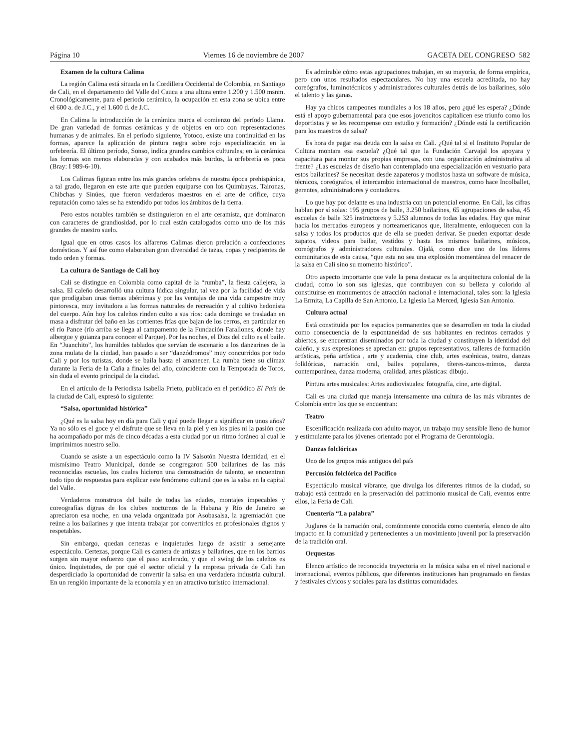Página 10 Viernes 16 de noviembre de 2007 GACETA DEL CONGRESO 582
Examen de la cultura Calima
La región Calima está situada en la Cordillera Occidental de Colombia, en Santiago de Cali, en el departamento del Valle del Cauca a una altura entre 1.200 y 1.500 msnm. Cronológicamente, para el periodo cerámico, la ocupación en esta zona se ubica entre el 600 a. de J.C., y el 1.600 d. de J.C.
En Calima la introducción de la cerámica marca el comienzo del período Llama. De gran variedad de formas cerámicas y de objetos en oro con representaciones humanas y de animales. En el período siguiente, Yotoco, existe una continuidad en las formas, aparece la aplicación de pintura negra sobre rojo especialización en la orfebrería. El último período, Sonso, indica grandes cambios culturales; en la cerámica las formas son menos elaboradas y con acabados más burdos, la orfebrería es poca (Bray: I 989-6-10).
Los Calimas figuran entre los más grandes orfebres de nuestra época prehispánica, a tal grado, llegaron en este arte que pueden equiparse con los Quimbayas, Taironas, Chibchas y Sinúes, que fueron verdaderos maestros en el arte de orífice, cuya reputación como tales se ha extendido por todos los ámbitos de la tierra.
Pero estos notables también se distinguieron en el arte ceramista, que dominaron con caracteres de grandiosidad, por lo cual están catalogados como uno de los más grandes de nuestro suelo.
Igual que en otros casos los alfareros Calimas dieron prelación a confecciones domésticas. Y así fue como elaboraban gran diversidad de tazas, copas y recipientes de todo orden y formas.
La cultura de Santiago de Cali hoy
Cali se distingue en Colombia como capital de la “rumba”, la fiesta callejera, la salsa. El caleño desarrolló una cultura lúdica singular, tal vez por la facilidad de vida que prodigaban unas tierras ubérrimas y por las ventajas de una vida campestre muy pintoresca, muy invitadora a las formas naturales de recreación y al cultivo hedonista del cuerpo. Aún hoy los caleños rinden culto a sus ríos: cada domingo se trasladan en masa a disfrutar del baño en las corrientes frías que bajan de los cerros, en particular en el río Pance (río arriba se llega al campamento de la Fundación Farallones, donde hay albergue y guianza para conocer el Parque). Por las noches, el Dios del culto es el baile. En “Juanchito”, los humildes tablados que servían de escenario a los danzarines de la zona mulata de la ciudad, han pasado a ser “danzódromos” muy concurridos por todo Cali y por los turistas, donde se baila hasta el amanecer. La rumba tiene su clímax durante la Feria de la Caña a finales del año, coincidente con la Temporada de Toros, sin duda el evento principal de la ciudad.
En el artículo de la Periodista Isabella Prieto, publicado en el periódico El País de la ciudad de Cali, expresó lo siguiente:
“Salsa, oportunidad histórica”
¿Qué es la salsa hoy en día para Cali y qué puede llegar a significar en unos años? Ya no sólo es el goce y el disfrute que se lleva en la piel y en los pies ni la pasión que ha acompañado por más de cinco décadas a esta ciudad por un ritmo foráneo al cual le imprimimos nuestro sello.
Cuando se asiste a un espectáculo como la IV Salsotón Nuestra Identidad, en el mismísimo Teatro Municipal, donde se congregaron 500 bailarines de las más reconocidas escuelas, los cuales hicieron una demostración de talento, se encuentran todo tipo de respuestas para explicar este fenómeno cultural que es la salsa en la capital del Valle.
Verdaderos monstruos del baile de todas las edades, montajes impecables y coreografías dignas de los clubes nocturnos de la Habana y Río de Janeiro se apreciaron esa noche, en una velada organizada por Asobasalsa, la agremiación que reúne a los bailarines y que intenta trabajar por convertirlos en profesionales dignos y respetables.
Sin embargo, quedan certezas e inquietudes luego de asistir a semejante espectáculo. Certezas, porque Cali es cantera de artistas y bailarines, que en los barrios surgen sin mayor esfuerzo que el paso acelerado, y que el swing de los caleños es único. Inquietudes, de por qué el sector oficial y la empresa privada de Cali han desperdiciado la oportunidad de convertir la salsa en una verdadera industria cultural. En un renglón importante de la economía y en un atractivo turístico internacional.
Es admirable cómo estas agrupaciones trabajan, en su mayoría, de forma empírica, pero con unos resultados espectaculares. No hay una escuela acreditada, no hay coreógrafos, luminotécnicos y administradores culturales detrás de los bailarines, sólo el talento y las ganas.
Hay ya chicos campeones mundiales a los 18 años, pero ¿qué les espera? ¿Dónde está el apoyo gubernamental para que esos jovencitos capitalicen ese triunfo como los deportistas y se les recompense con estudio y formación? ¿Dónde está la certificación para los maestros de salsa?
Es hora de pagar esa deuda con la salsa en Cali. ¿Qué tal si el Instituto Popular de Cultura montara esa escuela? ¿Qué tal que la Fundación Carvajal los apoyara y capacitara para montar sus propias empresas, con una organización administrativa al frente? ¿Las escuelas de diseño han contemplado una especialización en vestuario para estos bailarines? Se necesitan desde zapateros y modistos hasta un software de música, técnicos, coreógrafos, el intercambio internacional de maestros, como hace Incolballet, gerentes, administradores y contadores.
Lo que hay por delante es una industria con un potencial enorme. En Cali, las cifras hablan por sí solas: 195 grupos de baile, 3.250 bailarines, 65 agrupaciones de salsa, 45 escuelas de baile 325 instructores y 5.253 alumnos de todas las edades. Hay que mirar hacia los mercados europeos y norteamericanos que, literalmente, enloquecen con la salsa y todos los productos que de ella se pueden derivar. Se pueden exportar desde zapatos, videos para bailar, vestidos y hasta los mismos bailarines, músicos, coreógrafos y administradores culturales. Ojalá, como dice uno de los líderes comunitarios de esta causa, “que esta no sea una explosión momentánea del renacer de la salsa en Cali sino su momento histórico”.
Otro aspecto importante que vale la pena destacar es la arquitectura colonial de la ciudad, como lo son sus iglesias, que contribuyen con su belleza y colorido al constituirse en monumentos de atracción nacional e internacional, tales son: la Iglesia La Ermita, La Capilla de San Antonio, La Iglesia La Merced, Iglesia San Antonio.
Cultura actual
Está constituida por los espacios permanentes que se desarrollen en toda la ciudad como consecuencia de la espontaneidad de sus habitantes en recintos cerrados y abiertos, se encuentran diseminados por toda la ciudad y constituyen la identidad del caleño, y sus expresiones se aprecian en: grupos representativos, talleres de formación artísticas, peña artística , arte y academia, cine club, artes escénicas, teatro, danzas folklóricas, narración oral, bailes populares, títeres-zancos-mimos, danza contemporánea, danza moderna, oralidad, artes plásticas: dibujo.
Pintura artes musicales: Artes audiovisuales: fotografía, cine, arte digital.
Cali es una ciudad que maneja intensamente una cultura de las más vibrantes de Colombia entre los que se encuentran:
Teatro
Escenificación realizada con adulto mayor, un trabajo muy sensible lleno de humor y estimulante para los jóvenes orientado por el Programa de Gerontología.
Danzas folclóricas
Uno de los grupos más antiguos del país
Percusión folclórica del Pacífico
Espectáculo musical vibrante, que divulga los diferentes ritmos de la ciudad, su trabajo está centrado en la preservación del patrimonio musical de Cali, eventos entre ellos, la Feria de Cali.
Cuentería “La palabra”
Juglares de la narración oral, comúnmente conocida como cuentería, elenco de alto impacto en la comunidad y pertenecientes a un movimiento juvenil por la preservación de la tradición oral.
Orquestas
Elenco artístico de reconocida trayectoria en la música salsa en el nivel nacional e internacional, eventos públicos, que diferentes instituciones han programado en fiestas y festivales cívicos y sociales para las distintas comunidades.